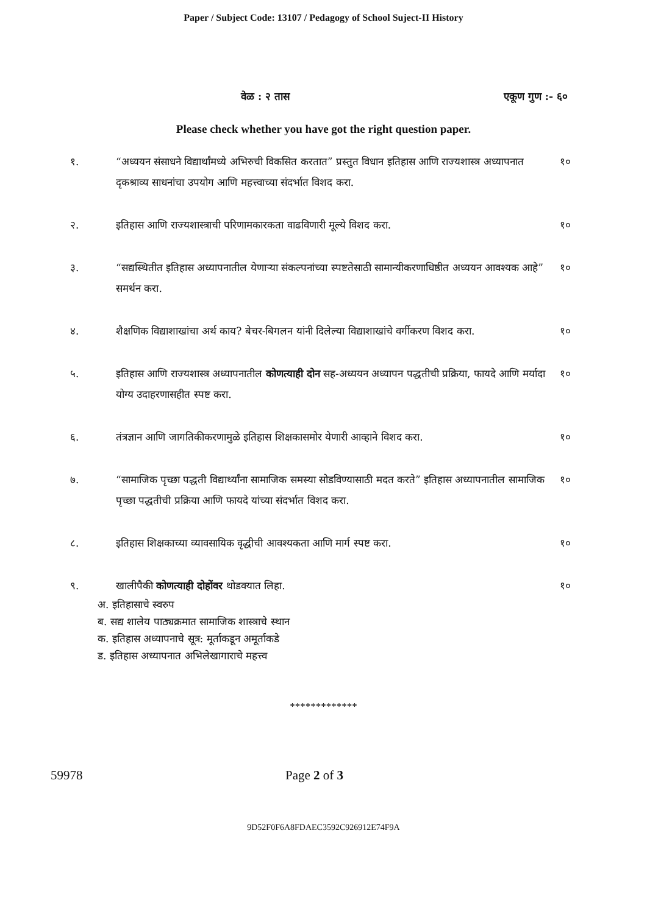Paper / Subject Code: 13107 / Pedagogy of School Suject-II History
वेळ : २ तास एकूण गुण :- ६०
Please check whether you have got the right question paper.
१. “अध्ययन संसाधने विद्यार्थांमध्ये अभिरुची विकसित करतात” प्रस्तुत विधान इतिहास आणि राज्यशास्त्र अध्यापनात दृकश्राव्य साधनांचा उपयोग आणि महत्त्वाच्या संदर्भात विशद करा.
१०
२. इतिहास आणि राज्यशास्त्राची परिणामकारकता वाढविणारी मूल्ये विशद करा.
१०
३. “सद्यस्थितीत इतिहास अध्यापनातील येणाऱ्या संकल्पनांच्या स्पष्टतेसाठी सामान्यीकरणाधिष्ठीत अध्ययन आवश्यक आहे” समर्थन करा.
१०
४. शैक्षणिक विद्याशाखांचा अर्थ काय? बेचर-बिगलन यांनी दिलेल्या विद्याशाखांचे वर्गीकरण विशद करा.
१०
५. इतिहास आणि राज्यशास्त्र अध्यापनातील कोणत्याही दोन सह-अध्ययन अध्यापन पद्धतीची प्रक्रिया, फायदे आणि मर्यादा योग्य उदाहरणासहीत स्पष्ट करा.
१०
६. तंत्रज्ञान आणि जागतिकीकरणामुळे इतिहास शिक्षकासमोर येणारी आव्हाने विशद करा.
१०
७. “सामाजिक पृच्छा पद्धती विद्यार्थ्यांना सामाजिक समस्या सोडविण्यासाठी मदत करते” इतिहास अध्यापनातील सामाजिक पृच्छा पद्धतीची प्रक्रिया आणि फायदे यांच्या संदर्भात विशद करा.
१०
८. इतिहास शिक्षकाच्या व्यावसायिक वृद्धीची आवश्यकता आणि मार्ग स्पष्ट करा.
१०
९. खालीपैकी कोणत्याही दोहोंवर थोडक्यात लिहा.
१०
अ. इतिहासाचे स्वरुप
ब. सद्य शालेय पाठ्यक्रमात सामाजिक शास्त्राचे स्थान
क. इतिहास अध्यापनाचे सूत्र: मूर्ताकडून अमूर्ताकडे
ड. इतिहास अध्यापनात अभिलेखागाराचे महत्त्व
*************
59978 Page 2 of 3
9D52F0F6A8FDAEC3592C926912E74F9A